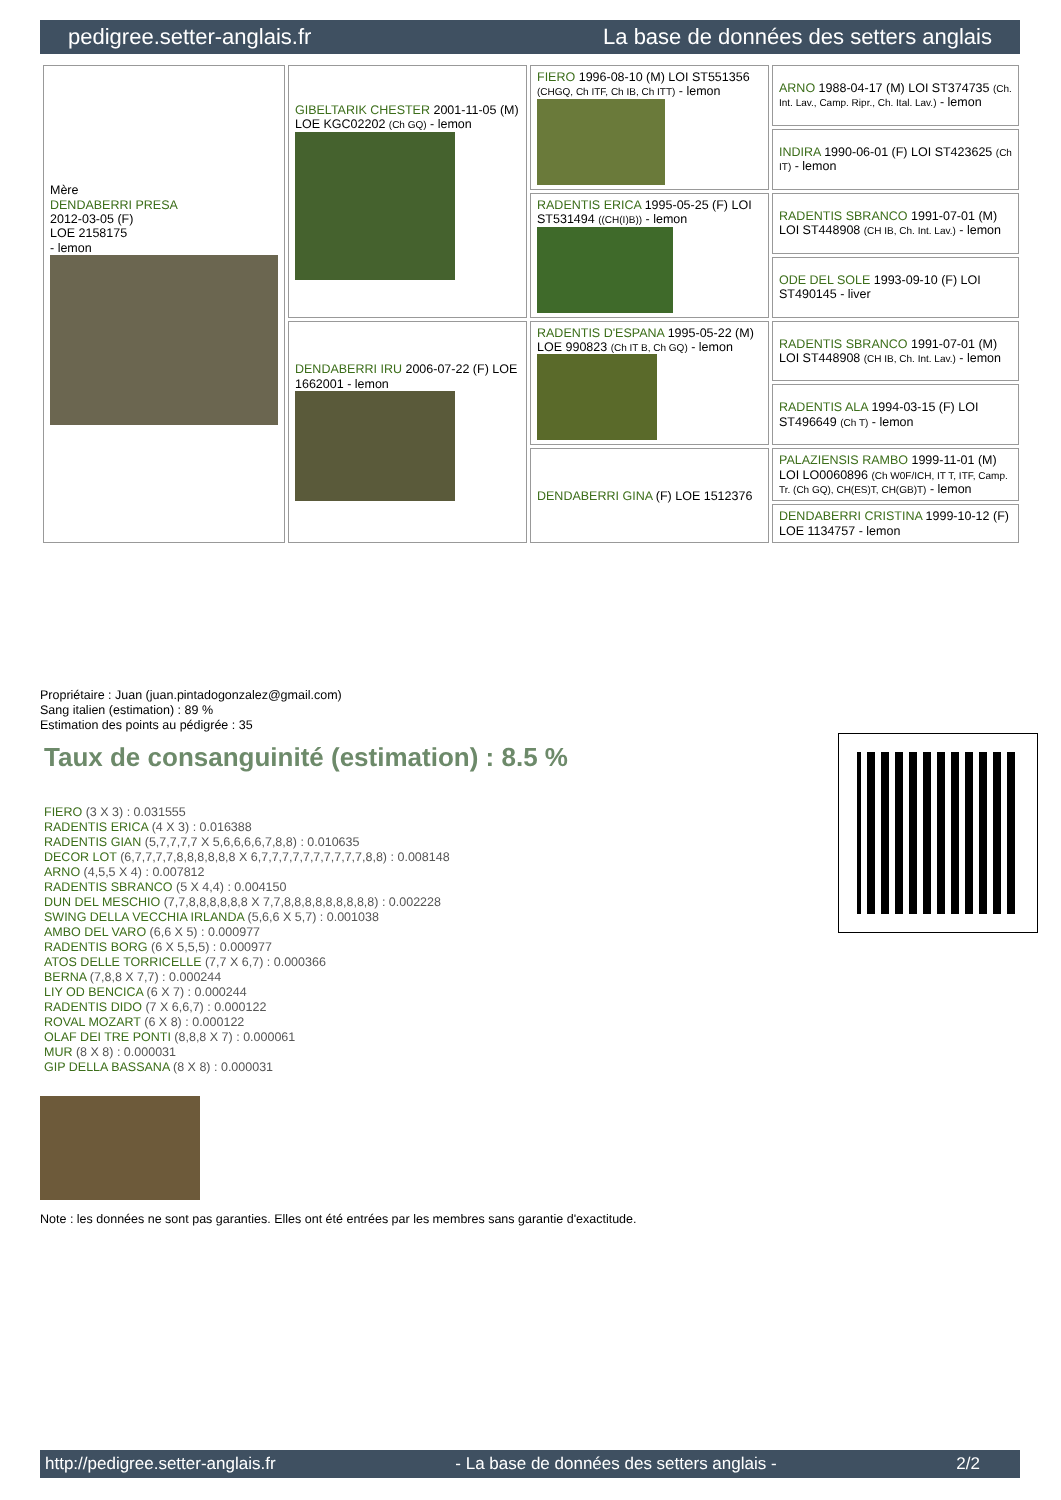pedigree.setter-anglais.fr La base de données des setters anglais
| Mère DENDABERRI PRESA 2012-03-05 (F) LOE 2158175 - lemon | GIBELTARIK CHESTER 2001-11-05 (M) LOE KGC02202 (Ch GQ) - lemon | FIERO 1996-08-10 (M) LOI ST551356 (CHGQ, Ch ITF, Ch IB, Ch ITT) - lemon | ARNO 1988-04-17 (M) LOI ST374735 (Ch. Int. Lav., Camp. Ripr., Ch. Ital. Lav.) - lemon |
| | | | INDIRA 1990-06-01 (F) LOI ST423625 (Ch IT) - lemon |
| | | RADENTIS ERICA 1995-05-25 (F) LOI ST531494 ((CH(I)B)) - lemon | RADENTIS SBRANCO 1991-07-01 (M) LOI ST448908 (CH IB, Ch. Int. Lav.) - lemon |
| | | | ODE DEL SOLE 1993-09-10 (F) LOI ST490145 - liver |
| | DENDABERRI IRU 2006-07-22 (F) LOE 1662001 - lemon | RADENTIS D'ESPANA 1995-05-22 (M) LOE 990823 (Ch IT B, Ch GQ) - lemon | RADENTIS SBRANCO 1991-07-01 (M) LOI ST448908 (CH IB, Ch. Int. Lav.) - lemon |
| | | | RADENTIS ALA 1994-03-15 (F) LOI ST496649 (Ch T) - lemon |
| | | DENDABERRI GINA (F) LOE 1512376 | PALAZIENSIS RAMBO 1999-11-01 (M) LOI LO0060896 (Ch W0F/ICH, IT T, ITF, Camp. Tr. (Ch GQ), CH(ES)T, CH(GB)T) - lemon |
| | | | DENDABERRI CRISTINA 1999-10-12 (F) LOE 1134757 - lemon |
Propriétaire : Juan (juan.pintadogonzalez@gmail.com)
Sang italien (estimation) : 89 %
Estimation des points au pédigrée : 35
Taux de consanguinité (estimation) : 8.5 %
FIERO (3 X 3) : 0.031555
RADENTIS ERICA (4 X 3) : 0.016388
RADENTIS GIAN (5,7,7,7,7 X 5,6,6,6,6,7,8,8) : 0.010635
DECOR LOT (6,7,7,7,7,8,8,8,8,8,8 X 6,7,7,7,7,7,7,7,7,7,7,8,8) : 0.008148
ARNO (4,5,5 X 4) : 0.007812
RADENTIS SBRANCO (5 X 4,4) : 0.004150
DUN DEL MESCHIO (7,7,8,8,8,8,8,8 X 7,7,8,8,8,8,8,8,8,8,8) : 0.002228
SWING DELLA VECCHIA IRLANDA (5,6,6 X 5,7) : 0.001038
AMBO DEL VARO (6,6 X 5) : 0.000977
RADENTIS BORG (6 X 5,5,5) : 0.000977
ATOS DELLE TORRICELLE (7,7 X 6,7) : 0.000366
BERNA (7,8,8 X 7,7) : 0.000244
LIY OD BENCICA (6 X 7) : 0.000244
RADENTIS DIDO (7 X 6,6,7) : 0.000122
ROVAL MOZART (6 X 8) : 0.000122
OLAF DEI TRE PONTI (8,8,8 X 7) : 0.000061
MUR (8 X 8) : 0.000031
GIP DELLA BASSANA (8 X 8) : 0.000031
Note : les données ne sont pas garanties. Elles ont été entrées par les membres sans garantie d'exactitude.
http://pedigree.setter-anglais.fr - La base de données des setters anglais - 2/2